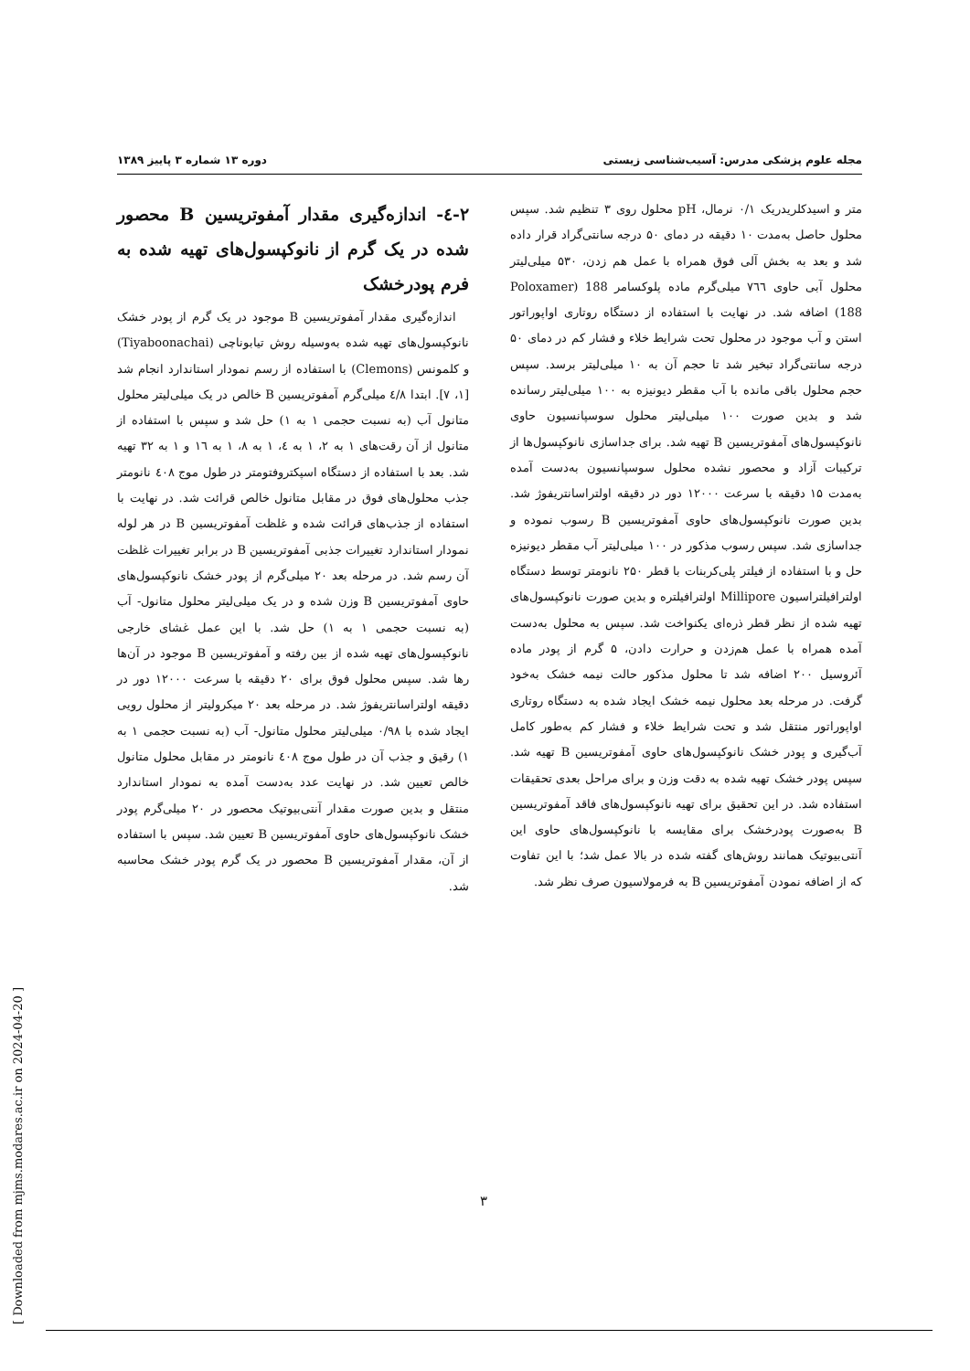مجله علوم پزشکی مدرس: آسیب‌شناسی زیستی دوره ۱۳ شماره ۳ پاییز ۱۳۸۹
متر و اسیدکلریدریک ۰/۱ نرمال، pH محلول روی ۳ تنظیم شد. سپس محلول حاصل به‌مدت ۱۰ دقیقه در دمای ۵۰ درجه سانتی‌گراد قرار داده شد و بعد به بخش آلی فوق همراه با عمل هم زدن، ۵۳۰ میلی‌لیتر محلول آبی حاوی ۷٦٦ میلی‌گرم ماده پلوکسامر 188 (Poloxamer 188) اضافه شد. در نهایت با استفاده از دستگاه روتاری اواپوراتور استن و آب موجود در محلول تحت شرایط خلاء و فشار کم در دمای ۵۰ درجه سانتی‌گراد تبخیر شد تا حجم آن به ۱۰ میلی‌لیتر برسد. سپس حجم محلول باقی مانده با آب مقطر دیونیزه به ۱۰۰ میلی‌لیتر رسانده شد و بدین صورت ۱۰۰ میلی‌لیتر محلول سوسپانسیون حاوی نانوکپسول‌های آمفوتریسین B تهیه شد. برای جداسازی نانوکپسول‌ها از ترکیبات آزاد و محصور نشده محلول سوسپانسیون به‌دست آمده به‌مدت ۱۵ دقیقه با سرعت ۱۲۰۰۰ دور در دقیقه اولتراسانتریفوژ شد. بدین صورت نانوکپسول‌های حاوی آمفوتریسین B رسوب نموده و جداسازی شد. سپس رسوب مذکور در ۱۰۰ میلی‌لیتر آب مقطر دیونیزه حل و با استفاده از فیلتر پلی‌کربنات با قطر ۲۵۰ نانومتر توسط دستگاه اولترافیلتراسیون Millipore اولترافیلتره و بدین صورت نانوکپسول‌های تهیه شده از نظر قطر ذره‌ای یکنواخت شد. سپس به محلول به‌دست آمده همراه با عمل هم‌زدن و حرارت دادن، ۵ گرم از پودر ماده آئروسیل ۲۰۰ اضافه شد تا محلول مذکور حالت نیمه خشک به‌خود گرفت. در مرحله بعد محلول نیمه خشک ایجاد شده به دستگاه روتاری اواپوراتور منتقل شد و تحت شرایط خلاء و فشار کم به‌طور کامل آب‌گیری و پودر خشک نانوکپسول‌های حاوی آمفوتریسین B تهیه شد. سپس پودر خشک تهیه شده به دقت وزن و برای مراحل بعدی تحقیقات استفاده شد. در این تحقیق برای تهیه نانوکپسول‌های فاقد آمفوتریسین B به‌صورت پودرخشک برای مقایسه با نانوکپسول‌های حاوی این آنتی‌بیوتیک همانند روش‌های گفته شده در بالا عمل شد؛ با این تفاوت که از اضافه نمودن آمفوتریسین B به فرمولاسیون صرف نظر شد.
۲-٤- اندازه‌گیری مقدار آمفوتریسین B محصور شده در یک گرم از نانوکپسول‌های تهیه شده به فرم پودرخشک
اندازه‌گیری مقدار آمفوتریسین B موجود در یک گرم از پودر خشک نانوکپسول‌های تهیه شده به‌وسیله روش تیابوناچی (Tiyaboonachai) و کلمونس (Clemons) با استفاده از رسم نمودار استاندارد انجام شد [۱، ۷]. ابتدا ٤/۸ میلی‌گرم آمفوتریسین B خالص در یک میلی‌لیتر محلول متانول آب (به نسبت حجمی ۱ به ۱) حل شد و سپس با استفاده از متانول از آن رقت‌های ۱ به ۲، ۱ به ٤، ۱ به ۸، ۱ به ۱٦ و ۱ به ۳۲ تهیه شد. بعد با استفاده از دستگاه اسپکتروفتومتر در طول موج ٤۰۸ نانومتر جذب محلول‌های فوق در مقابل متانول خالص قرائت شد. در نهایت با استفاده از جذب‌های قرائت شده و غلظت آمفوتریسین B در هر لوله نمودار استاندارد تغییرات جذبی آمفوتریسین B در برابر تغییرات غلظت آن رسم شد. در مرحله بعد ۲۰ میلی‌گرم از پودر خشک نانوکپسول‌های حاوی آمفوتریسین B وزن شده و در یک میلی‌لیتر محلول متانول- آب (به نسبت حجمی ۱ به ۱) حل شد. با این عمل غشای خارجی نانوکپسول‌های تهیه شده از بین رفته و آمفوتریسین B موجود در آن‌ها رها شد. سپس محلول فوق برای ۲۰ دقیقه با سرعت ۱۲۰۰۰ دور در دقیقه اولتراسانتریفوژ شد. در مرحله بعد ۲۰ میکرولیتر از محلول رویی ایجاد شده با ۰/۹۸ میلی‌لیتر محلول متانول- آب (به نسبت حجمی ۱ به ۱) رقیق و جذب آن در طول موج ٤۰۸ نانومتر در مقابل محلول متانول خالص تعیین شد. در نهایت عدد به‌دست آمده به نمودار استاندارد منتقل و بدین صورت مقدار آنتی‌بیوتیک محصور در ۲۰ میلی‌گرم پودر خشک نانوکپسول‌های حاوی آمفوتریسین B تعیین شد. سپس با استفاده از آن، مقدار آمفوتریسین B محصور در یک گرم پودر خشک محاسبه شد.
۳
[ Downloaded from mjms.modares.ac.ir on 2024-04-20 ]